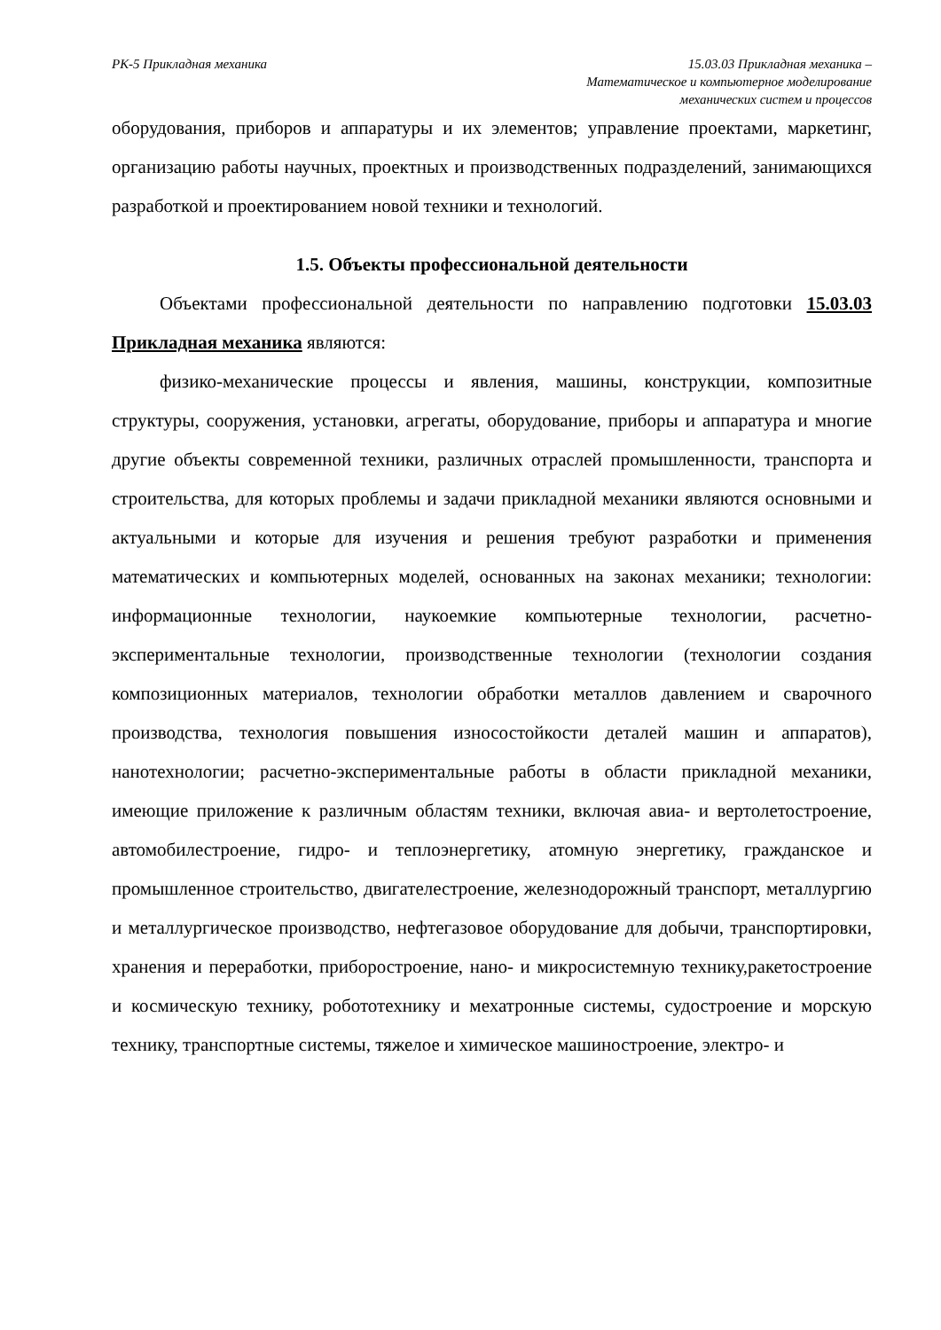РК-5 Прикладная механика 15.03.03 Прикладная механика –
Математическое и компьютерное моделирование
механических систем и процессов
оборудования, приборов и аппаратуры и их элементов; управление проектами, маркетинг, организацию работы научных, проектных и производственных подразделений, занимающихся разработкой и проектированием новой техники и технологий.
1.5. Объекты профессиональной деятельности
Объектами профессиональной деятельности по направлению подготовки 15.03.03 Прикладная механика являются:
физико-механические процессы и явления, машины, конструкции, композитные структуры, сооружения, установки, агрегаты, оборудование, приборы и аппаратура и многие другие объекты современной техники, различных отраслей промышленности, транспорта и строительства, для которых проблемы и задачи прикладной механики являются основными и актуальными и которые для изучения и решения требуют разработки и применения математических и компьютерных моделей, основанных на законах механики; технологии: информационные технологии, наукоемкие компьютерные технологии, расчетно-экспериментальные технологии, производственные технологии (технологии создания композиционных материалов, технологии обработки металлов давлением и сварочного производства, технология повышения износостойкости деталей машин и аппаратов), нанотехнологии; расчетно-экспериментальные работы в области прикладной механики, имеющие приложение к различным областям техники, включая авиа- и вертолетостроение, автомобилестроение, гидро- и теплоэнергетику, атомную энергетику, гражданское и промышленное строительство, двигателестроение, железнодорожный транспорт, металлургию и металлургическое производство, нефтегазовое оборудование для добычи, транспортировки, хранения и переработки, приборостроение, нано- и микросистемную технику,ракетостроение и космическую технику, робототехнику и мехатронные системы, судостроение и морскую технику, транспортные системы, тяжелое и химическое машиностроение, электро- и